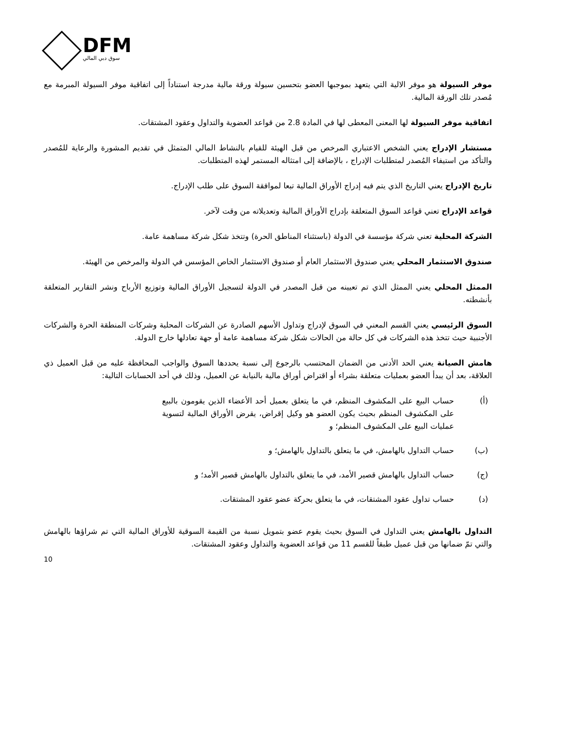DFM
سوق دبي المالي
موفر السيولة هو موفر الالية التي يتعهد بموجبها العضو بتحسين سيولة ورقة مالية مدرجة استناداً إلى اتفاقية موفر السيولة المبرمة مع مُصدر تلك الورقة المالية.
اتفاقية موفر السيولة لها المعنى المعطى لها في المادة 2.8 من قواعد العضوية والتداول وعقود المشتقات.
مستشار الإدراج يعني الشخص الاعتباري المرخص من قبل الهيئة للقيام بالنشاط المالي المتمثل في تقديم المشورة والرعاية للمُصدر والتأكد من استيفاء المُصدر لمتطلبات الإدراج ، بالإضافة إلى امتثاله المستمر لهذه المتطلبات.
تاريخ الإدراج يعني التاريخ الذي يتم فيه إدراج الأوراق المالية تبعا لموافقة السوق على طلب الإدراج.
قواعد الإدراج تعني قواعد السوق المتعلقة بإدراج الأوراق المالية وتعديلاته من وقت لآخر.
الشركة المحلية تعني شركة مؤسسة في الدولة (باستثناء المناطق الحرة) وتتخذ شكل شركة مساهمة عامة.
صندوق الاستثمار المحلي يعني صندوق الاستثمار العام أو صندوق الاستثمار الخاص المؤسس في الدولة والمرخص من الهيئة.
الممثل المحلي يعني الممثل الذي تم تعيينه من قبل المصدر في الدولة لتسجيل الأوراق المالية وتوزيع الأرباح ونشر التقارير المتعلقة بأنشطته.
السوق الرئيسي يعني القسم المعني في السوق لإدراج وتداول الأسهم الصادرة عن الشركات المحلية وشركات المنطقة الحرة والشركات الأجنبية حيث تتخذ هذه الشركات في كل حالة من الحالات شكل شركة مساهمة عامة أو جهة تعادلها خارج الدولة.
هامش الصيانة يعني الحد الأدنى من الضمان المحتسب بالرجوع إلى نسبة يحددها السوق والواجب المحافظة عليه من قبل العميل ذي العلاقة، بعد أن يبدأ العضو بعمليات متعلقة بشراء أو اقتراض أوراق مالية بالنيابة عن العميل، وذلك في أحد الحسابات التالية:
(أ) حساب البيع على المكشوف المنظم، في ما يتعلق بعميل أحد الأعضاء الذين يقومون بالبيع على المكشوف المنظم بحيث يكون العضو هو وكيل إقراض، يقرض الأوراق المالية لتسوية عمليات البيع على المكشوف المنظم؛ و
(ب) حساب التداول بالهامش، في ما يتعلق بالتداول بالهامش؛ و
(ج) حساب التداول بالهامش قصير الأمد، في ما يتعلق بالتداول بالهامش قصير الأمد؛ و
(د) حساب تداول عقود المشتقات، في ما يتعلق بحركة عضو عقود المشتقات.
التداول بالهامش يعني التداول في السوق بحيث يقوم عضو بتمويل نسبة من القيمة السوقية للأوراق المالية التي تم شراؤها بالهامش والتي تمّ ضمانها من قبل عميل طبقاً للقسم 11 من قواعد العضوية والتداول وعقود المشتقات.
10